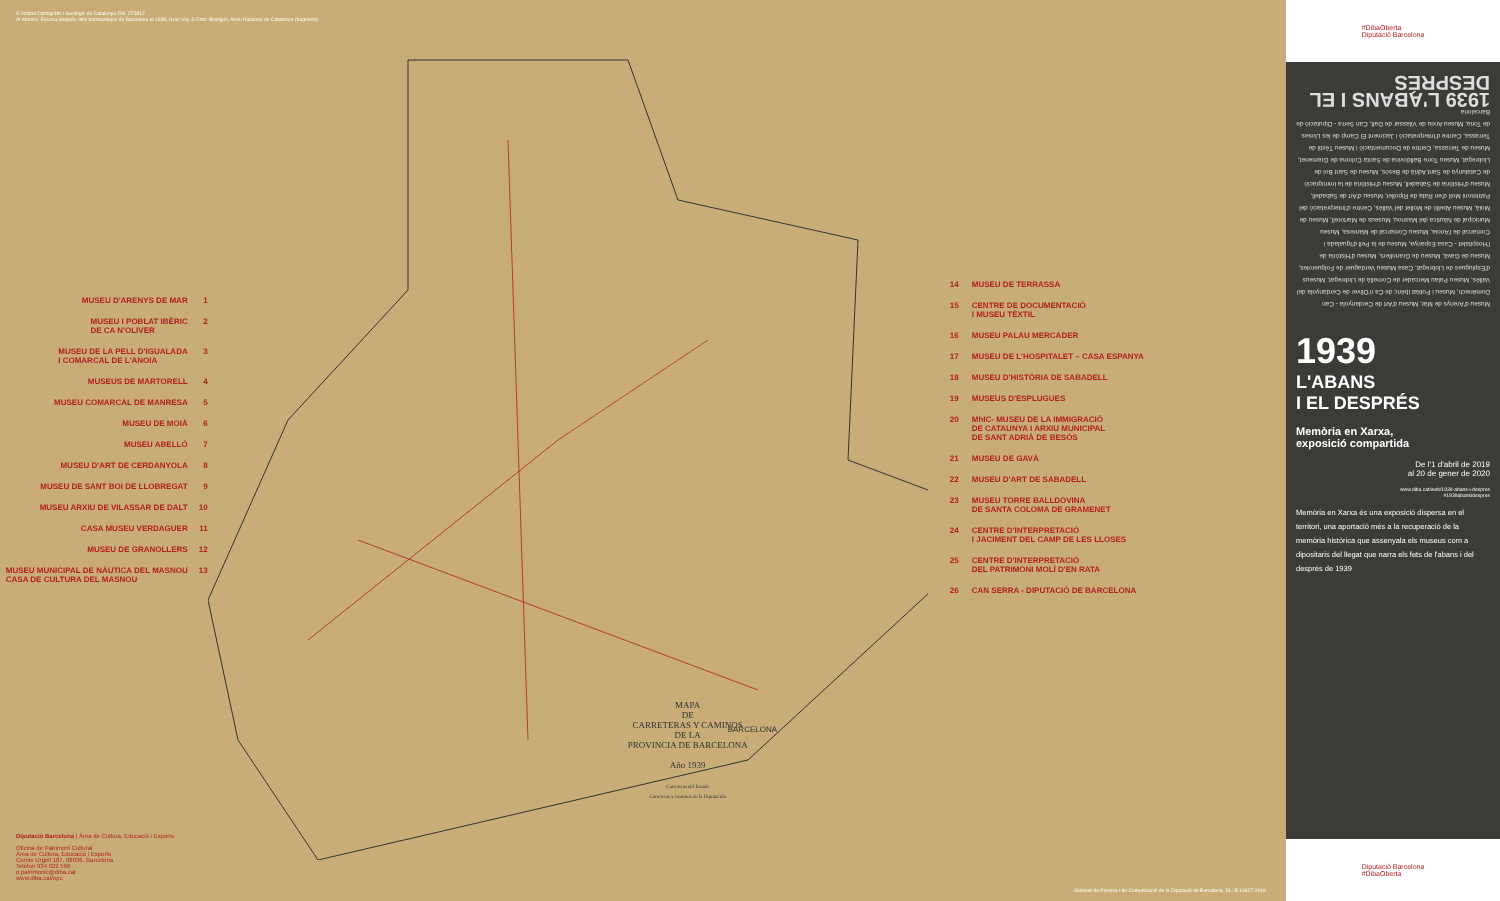© Institut Cartogràfic i Geològic de Catalunya RM. 223812
Al darrere: Escena després dels bombardejos de Barcelona el 1938, Gran Via. © Foto: Brangulí. Arxiu Nacional de Catalunya (fragment)
MUSEU D'ARENYS DE MAR 1
MUSEU I POBLAT IBÈRIC
DE CA N'OLIVER 2
MUSEU DE LA PELL D'IGUALADA
I COMARCAL DE L'ANOIA 3
MUSEUS DE MARTORELL 4
MUSEU COMARCAL DE MANRESA 5
MUSEU DE MOIÀ 6
MUSEU ABELLÓ 7
MUSEU D'ART DE CERDANYOLA 8
MUSEU DE SANT BOI DE LLOBREGAT 9
MUSEU ARXIU DE VILASSAR DE DALT 10
CASA MUSEU VERDAGUER 11
MUSEU DE GRANOLLERS 12
MUSEU MUNICIPAL DE NÀUTICA DEL MASNOU
CASA DE CULTURA DEL MASNOU 13
MAPA
DE
CARRETERAS Y CAMINOS
DE LA
PROVINCIA DE BARCELONA
Año 1939
Carreteras del Estado
Carreteras y caminos de la Diputación
BARCELONA
14 MUSEU DE TERRASSA
15 CENTRE DE DOCUMENTACIÓ
I MUSEU TÈXTIL
16 MUSEU PALAU MERCADER
17 MUSEU DE L'HOSPITALET – CASA ESPANYA
18 MUSEU D'HISTÒRIA DE SABADELL
19 MUSEUS D'ESPLUGUES
20 MhIC- MUSEU DE LA IMMIGRACIÓ
DE CATAUNYA I ARXIU MUNICIPAL
DE SANT ADRIÀ DE BESÒS
21 MUSEU DE GAVÀ
22 MUSEU D'ART DE SABADELL
23 MUSEU TORRE BALLDOVINA
DE SANTA COLOMA DE GRAMENET
24 CENTRE D'INTERPRETACIÓ
I JACIMENT DEL CAMP DE LES LLOSES
25 CENTRE D'INTERPRETACIÓ
DEL PATRIMONI MOLÍ D'EN RATA
26 CAN SERRA - DIPUTACIÓ DE BARCELONA
Diputació Barcelona | Àrea de Cultura, Educació i Esports
Oficina de Patrimoni Cultural
Àrea de Cultura, Educació i Esports
Comte Urgell 187, 08036. Barcelona
Telèfon 934 022 566
o.patrimonic@diba.cat
www.diba.cat/opc
Gabinet de Premsa i de Comunicació de la Diputació de Barcelona. DL: B 10827-2019
#DibaOberta
Diputació Barcelona
Museu d'Arenys de Mar, Museu d'Art de Cerdanyola - Can Domènech, Museu i Poblat Ibèric de Ca n'Oliver de Cerdanyola del Vallès, Museu Palau Mercader de Cornellà de Llobregat, Museus d'Esplugues de Llobregat, Casa Museu Verdaguer de Folgueroles, Museu de Gavà, Museu de Granollers, Museu d'Història de l'Hospitalet - Casa Espanya, Museu de la Pell d'Igualada i Comarcal de l'Anoia, Museu Comarcal de Manresa, Museu Municipal de Nàutica del Masnou, Museus de Martorell, Museu de Moià, Museu Abelló de Mollet del Vallès, Centre d'Interpretació del Patrimoni Molí d'en Rata de Ripollet, Museu d'Art de Sabadell, Museu d'Història de Sabadell, Museu d'Història de la Immigració de Catalunya de Sant Adrià de Besòs, Museu de Sant Boi de Llobregat, Museu Torre Balldovina de Santa Coloma de Gramenet, Museu de Terrassa, Centre de Documentació i Museu Tèxtil de Terrassa, Centre d'Interpretació i Jaciment El Camp de les Lloses de Tona, Museu Arxiu de Vilassar de Dalt, Can Serra - Diputació de Barcelona
1939 L'ABANS I EL DESPRÉS
1939
L'ABANS
I EL DESPRÉS
Memòria en Xarxa,
exposició compartida
De l'1 d'abril de 2019
al 20 de gener de 2020
www.diba.cat/web/1939-abans-i-despres
#1939abansidespres
Memòria en Xarxa és una exposició dispersa en el territori, una aportació més a la recuperació de la memòria històrica que assenyala els museus com a dipositaris del llegat que narra els fets de l'abans i del després de 1939
Diputació Barcelona
#DibaOberta